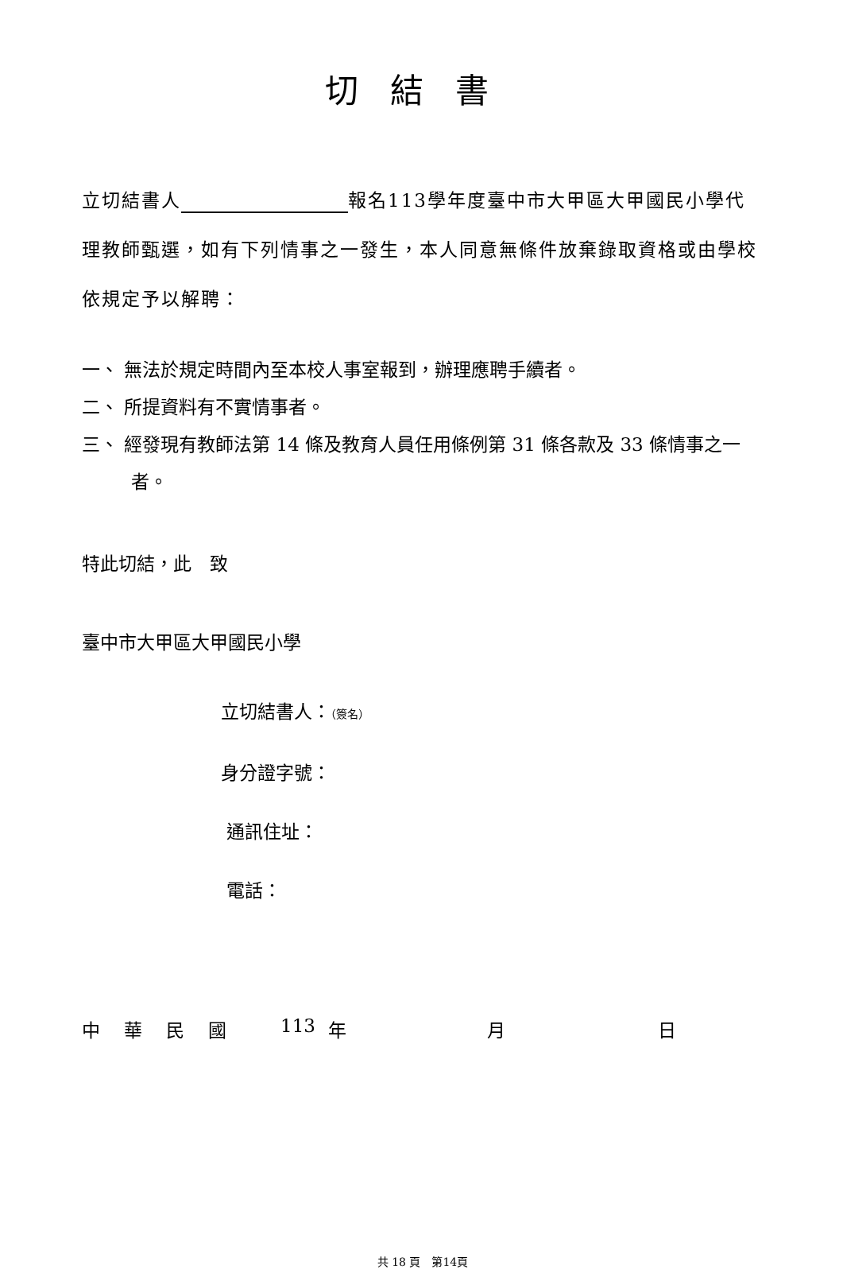切結書
立切結書人 報名113學年度臺中市大甲區大甲國民小學代理教師甄選，如有下列情事之一發生，本人同意無條件放棄錄取資格或由學校依規定予以解聘：
一、 無法於規定時間內至本校人事室報到，辦理應聘手續者。
二、 所提資料有不實情事者。
三、 經發現有教師法第 14 條及教育人員任用條例第 31 條各款及 33 條情事之一者。
特此切結，此　致
臺中市大甲區大甲國民小學
立切結書人：（簽名）
身分證字號：
通訊住址：
電話：
中華民國 113 年 月 日
共 18 頁　第14頁